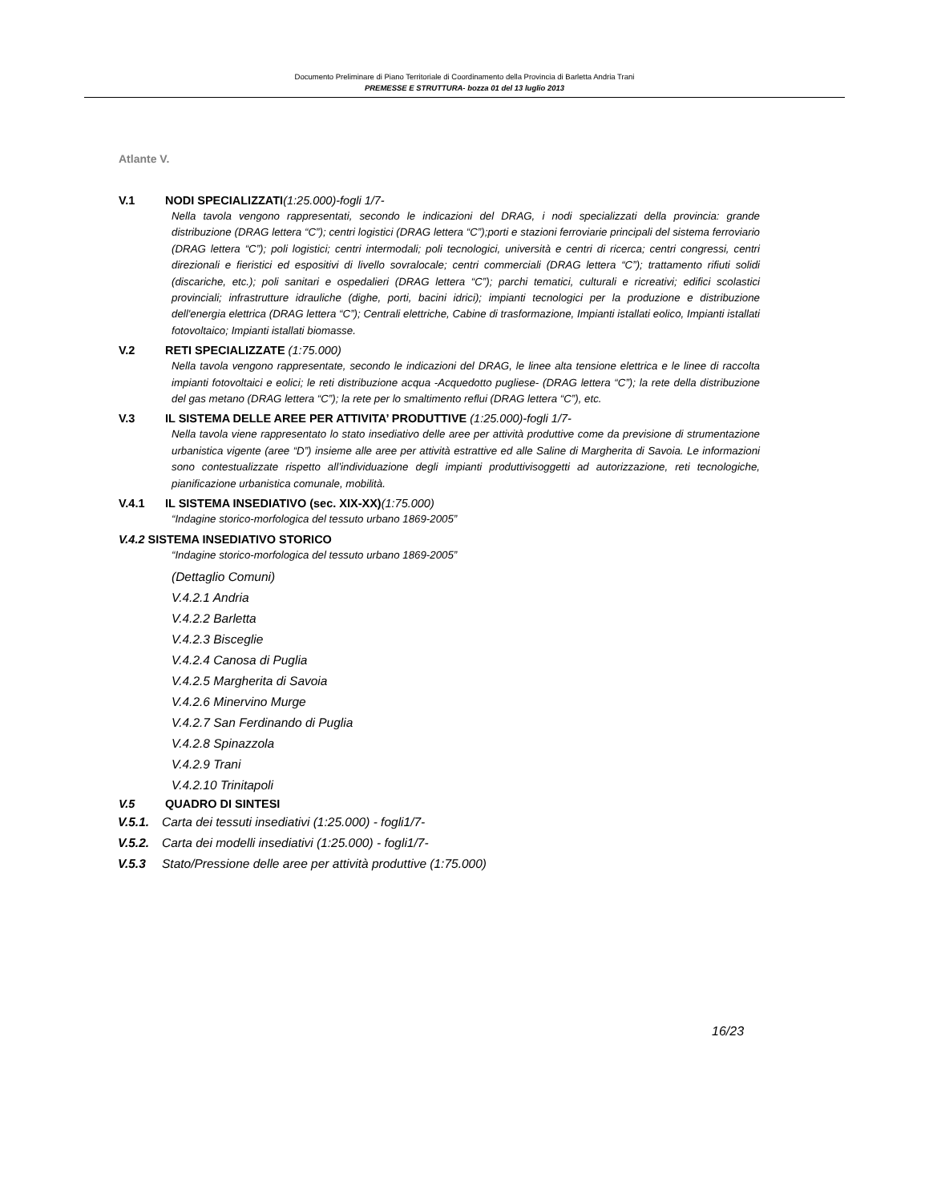Documento Preliminare di Piano Territoriale di Coordinamento della Provincia di Barletta Andria Trani
PREMESSE E STRUTTURA- bozza 01 del 13 luglio 2013
Atlante V.
V.1 NODI SPECIALIZZATI(1:25.000)-fogli 1/7-
Nella tavola vengono rappresentati, secondo le indicazioni del DRAG, i nodi specializzati della provincia: grande distribuzione (DRAG lettera “C”); centri logistici (DRAG lettera “C”);porti e stazioni ferroviarie principali del sistema ferroviario (DRAG lettera “C”); poli logistici; centri intermodali; poli tecnologici, università e centri di ricerca; centri congressi, centri direzionali e fieristici ed espositivi di livello sovralocale; centri commerciali (DRAG lettera “C”); trattamento rifiuti solidi (discariche, etc.); poli sanitari e ospedalieri (DRAG lettera “C”); parchi tematici, culturali e ricreativi; edifici scolastici provinciali; infrastrutture idrauliche (dighe, porti, bacini idrici); impianti tecnologici per la produzione e distribuzione dell'energia elettrica (DRAG lettera “C”); Centrali elettriche, Cabine di trasformazione, Impianti istallati eolico, Impianti istallati fotovoltaico; Impianti istallati biomasse.
V.2 RETI SPECIALIZZATE (1:75.000)
Nella tavola vengono rappresentate, secondo le indicazioni del DRAG, le linee alta tensione elettrica e le linee di raccolta impianti fotovoltaici e eolici; le reti distribuzione acqua -Acquedotto pugliese- (DRAG lettera “C”); la rete della distribuzione del gas metano (DRAG lettera “C”); la rete per lo smaltimento reflui (DRAG lettera “C”), etc.
V.3 IL SISTEMA DELLE AREE PER ATTIVITA’ PRODUTTIVE (1:25.000)-fogli 1/7-
Nella tavola viene rappresentato lo stato insediativo delle aree per attività produttive come da previsione di strumentazione urbanistica vigente (aree “D”) insieme alle aree per attività estrattive ed alle Saline di Margherita di Savoia. Le informazioni sono contestualizzate rispetto all’individuazione degli impianti produttivisoggetti ad autorizzazione, reti tecnologiche, pianificazione urbanistica comunale, mobilità.
V.4.1 IL SISTEMA INSEDIATIVO (sec. XIX-XX)(1:75.000)
“Indagine storico-morfologica del tessuto urbano 1869-2005”
V.4.2 SISTEMA INSEDIATIVO STORICO
“Indagine storico-morfologica del tessuto urbano 1869-2005”
(Dettaglio Comuni)
V.4.2.1 Andria
V.4.2.2 Barletta
V.4.2.3 Bisceglie
V.4.2.4 Canosa di Puglia
V.4.2.5 Margherita di Savoia
V.4.2.6 Minervino Murge
V.4.2.7 San Ferdinando di Puglia
V.4.2.8 Spinazzola
V.4.2.9 Trani
V.4.2.10 Trinitapoli
V.5 QUADRO DI SINTESI
V.5.1. Carta dei tessuti insediativi (1:25.000) - fogli1/7-
V.5.2. Carta dei modelli insediativi (1:25.000) - fogli1/7-
V.5.3 Stato/Pressione delle aree per attività produttive (1:75.000)
16/23